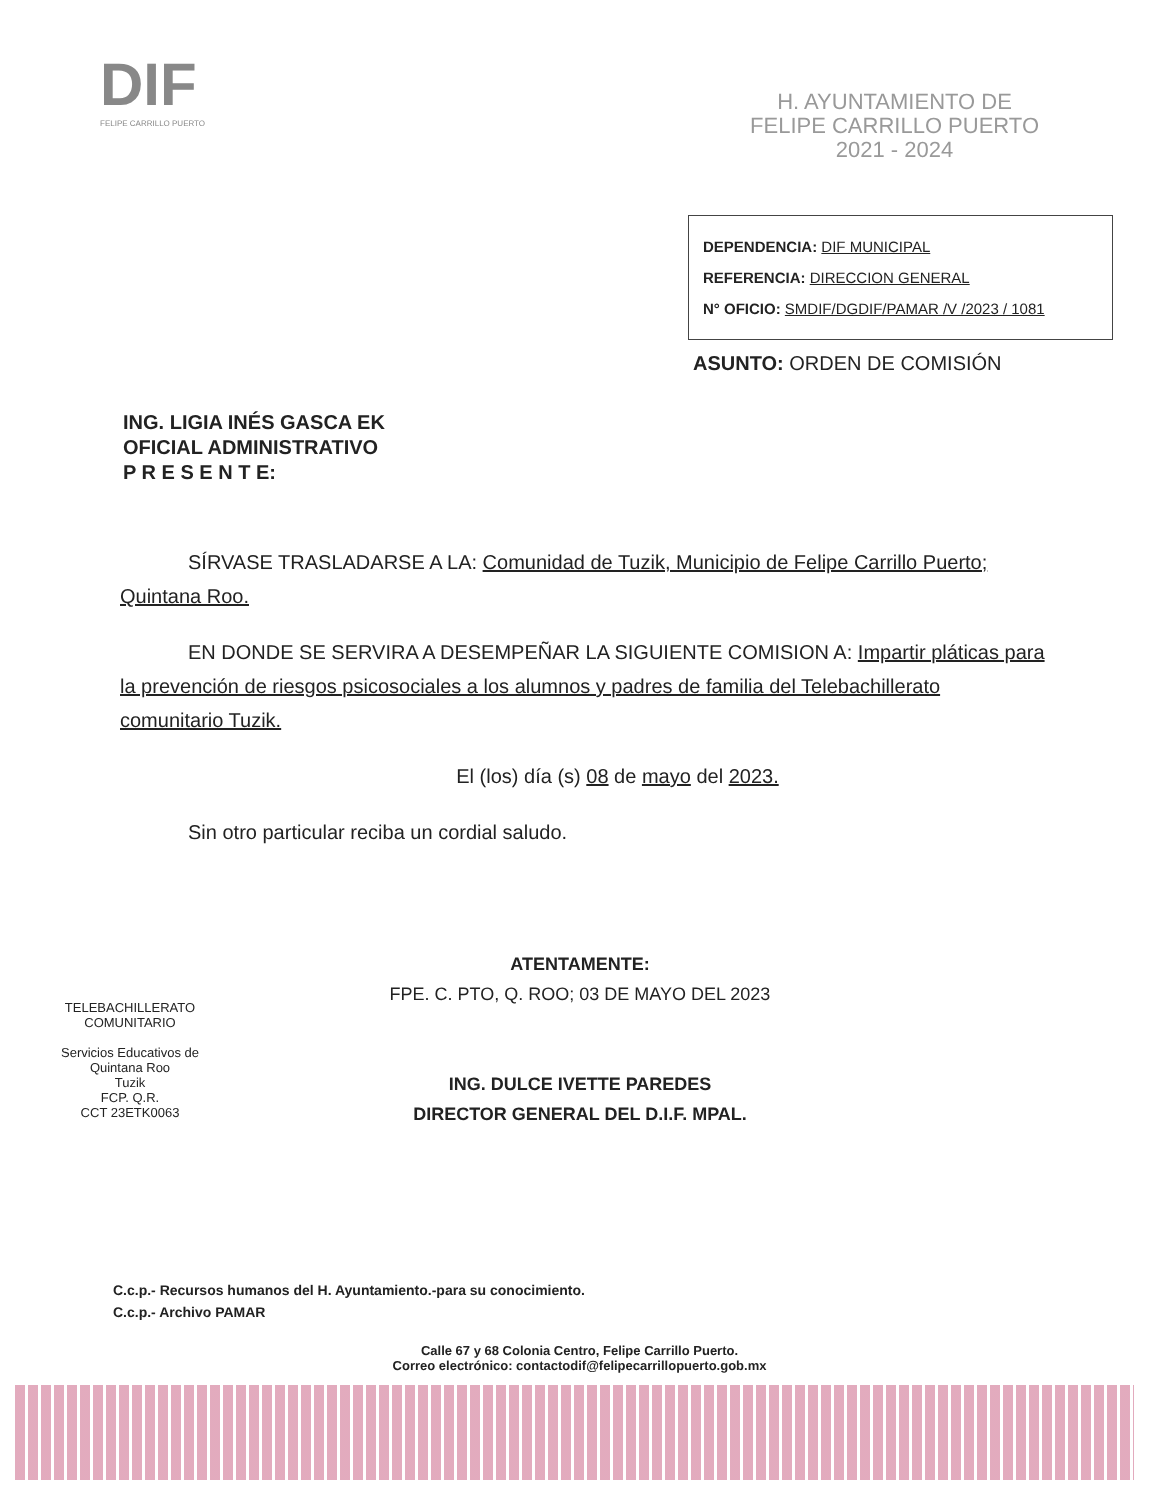DIF
FELIPE CARRILLO PUERTO
H. AYUNTAMIENTO DE
FELIPE CARRILLO PUERTO
2021 - 2024
DEPENDENCIA: DIF MUNICIPAL
REFERENCIA: DIRECCION GENERAL
N° OFICIO: SMDIF/DGDIF/PAMAR /V /2023 / 1081
ASUNTO: ORDEN DE COMISIÓN
ING. LIGIA INÉS GASCA EK
OFICIAL ADMINISTRATIVO
P R E S E N T E:
SÍRVASE TRASLADARSE A LA: Comunidad de Tuzik, Municipio de Felipe Carrillo Puerto; Quintana Roo.
EN DONDE SE SERVIRA A DESEMPEÑAR LA SIGUIENTE COMISION A: Impartir pláticas para la prevención de riesgos psicosociales a los alumnos y padres de familia del Telebachillerato comunitario Tuzik.
El (los) día (s) 08 de mayo del 2023.
Sin otro particular reciba un cordial saludo.
ATENTAMENTE:
FPE. C. PTO, Q. ROO; 03 DE MAYO DEL 2023
ING. DULCE IVETTE PAREDES
DIRECTOR GENERAL DEL D.I.F. MPAL.
TELEBACHILLERATO COMUNITARIO
Servicios Educativos de Quintana Roo
Tuzik
FCP. Q.R.
CCT 23ETK0063
C.c.p.- Recursos humanos del H. Ayuntamiento.-para su conocimiento.
C.c.p.- Archivo PAMAR
Calle 67 y 68 Colonia Centro, Felipe Carrillo Puerto.
Correo electrónico: contactodif@felipecarrillopuerto.gob.mx